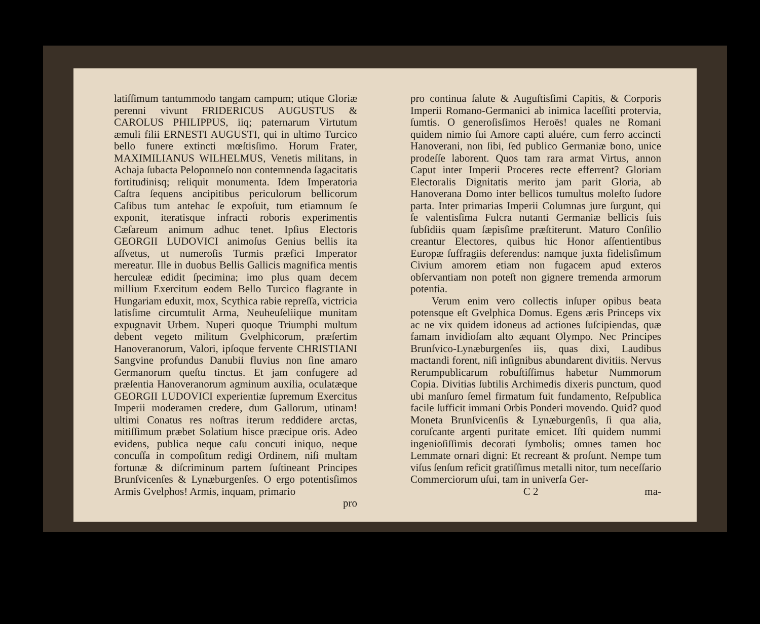latiſſimum tantummodo tangam campum; utique Gloriæ perenni vivunt FRIDERICUS AUGUSTUS & CAROLUS PHILIPPUS, iiq; paternarum Virtutum æmuli filii ERNESTI AUGUSTI, qui in ultimo Turcico bello funere extincti mœſtisſimo. Horum Frater, MAXIMILIANUS WILHELMUS, Venetis militans, in Achaja ſubacta Peloponneſo non contemnenda ſagacitatis fortitudinisq; reliquit monumenta. Idem Imperatoria Caſtra ſequens ancipitibus periculorum bellicorum Caſibus tum antehac ſe expoſuit, tum etiamnum ſe exponit, iteratisque infracti roboris experimentis Cæſareum animum adhuc tenet. Ipſius Electoris GEORGII LUDOVICI animoſus Genius bellis ita aſſvetus, ut numeroſis Turmis præfici Imperator mereatur. Ille in duobus Bellis Gallicis magnifica mentis herculeæ edidit ſpecimina; imo plus quam decem millium Exercitum eodem Bello Turcico flagrante in Hungariam eduxit, mox, Scythica rabie repreſſa, victricia latisſime circumtulit Arma, Neuheuſeliique munitam expugnavit Urbem. Nuperi quoque Triumphi multum debent vegeto militum Gvelphicorum, præſertim Hanoveranorum, Valori, ipſoque fervente CHRISTIANI Sangvine profundus Danubii fluvius non ſine amaro Germanorum queſtu tinctus. Et jam confugere ad præſentia Hanoveranorum agminum auxilia, oculatæque GEORGII LUDOVICI experientiæ ſupremum Exercitus Imperii moderamen credere, dum Gallorum, utinam! ultimi Conatus res noſtras iterum reddidere arctas, mitiſſimum præbet Solatium hisce præcipue oris. Adeo evidens, publica neque caſu concuti iniquo, neque concuſſa in compoſitum redigi Ordinem, niſi multam fortunæ & diſcriminum partem ſuſtineant Principes Brunſvicenſes & Lynæburgenſes. O ergo potentisſimos Armis Gvelphos! Armis, inquam, primario
pro
pro continua ſalute & Auguſtisſimi Capitis, & Corporis Imperii Romano-Germanici ab inimica laceſſiti protervia, ſumtis. O generoſisſimos Heroës! quales ne Romani quidem nimio ſui Amore capti aluére, cum ferro accincti Hanoverani, non ſibi, ſed publico Germaniæ bono, unice prodeſſe laborent. Quos tam rara armat Virtus, annon Caput inter Imperii Proceres recte efferrent? Gloriam Electoralis Dignitatis merito jam parit Gloria, ab Hanoverana Domo inter bellicos tumultus moleſto ſudore parta. Inter primarias Imperii Columnas jure ſurgunt, qui ſe valentisſima Fulcra nutanti Germaniæ bellicis ſuis ſubſidiis quam ſæpisſime præſtiterunt. Maturo Conſilio creantur Electores, quibus hic Honor aſſentientibus Europæ ſuffragiis deferendus: namque juxta fidelisſimum Civium amorem etiam non fugacem apud exteros obſervantiam non poteſt non gignere tremenda armorum potentia.
Verum enim vero collectis inſuper opibus beata potensque eſt Gvelphica Domus. Egens æris Princeps vix ac ne vix quidem idoneus ad actiones ſuſcipiendas, quæ famam invidioſam alto æquant Olympo. Nec Principes Brunſvico-Lynæburgenſes iis, quas dixi, Laudibus mactandi forent, niſi inſignibus abundarent divitiis. Nervus Rerumpublicarum robuſtiſſimus habetur Nummorum Copia. Divitias ſubtilis Archimedis dixeris punctum, quod ubi manſuro ſemel firmatum fuit fundamento, Reſpublica facile ſufficit immani Orbis Ponderi movendo. Quid? quod Moneta Brunſvicenſis & Lynæburgenſis, ſi qua alia, coruſcante argenti puritate emicet. Iſti quidem nummi ingenioſiſſimis decorati ſymbolis; omnes tamen hoc Lemmate ornari digni: Et recreant & proſunt. Nempe tum viſus ſenſum reficit gratiſſimus metalli nitor, tum neceſſario Commerciorum uſui, tam in univerſa Ger-
C 2 ma-